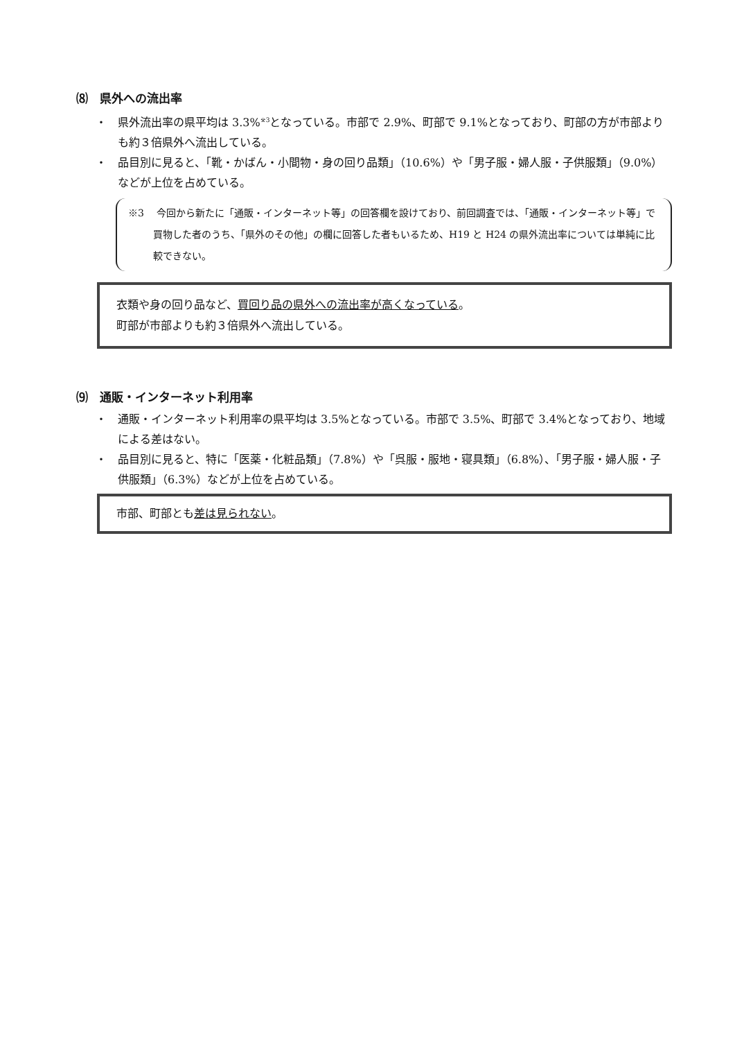⑻　県外への流出率
・　県外流出率の県平均は 3.3%<sup>※3</sup>となっている。市部で 2.9%、町部で 9.1%となっており、町部の方が市部よりも約３倍県外へ流出している。
・　品目別に見ると、「靴・かばん・小間物・身の回り品類」（10.6%）や「男子服・婦人服・子供服類」（9.0%）などが上位を占めている。
※3　 今回から新たに「通販・インターネット等」の回答欄を設けており、前回調査では、「通販・インターネット等」で買物した者のうち、「県外のその他」の欄に回答した者もいるため、H19 と H24 の県外流出率については単純に比較できない。
衣類や身の回り品など、買回り品の県外への流出率が高くなっている。
町部が市部よりも約３倍県外へ流出している。
⑼　通販・インターネット利用率
・　通販・インターネット利用率の県平均は 3.5%となっている。市部で 3.5%、町部で 3.4%となっており、地域による差はない。
・　品目別に見ると、特に「医薬・化粧品類」（7.8%）や「呉服・服地・寝具類」（6.8%）、「男子服・婦人服・子供服類」（6.3%）などが上位を占めている。
市部、町部とも差は見られない。